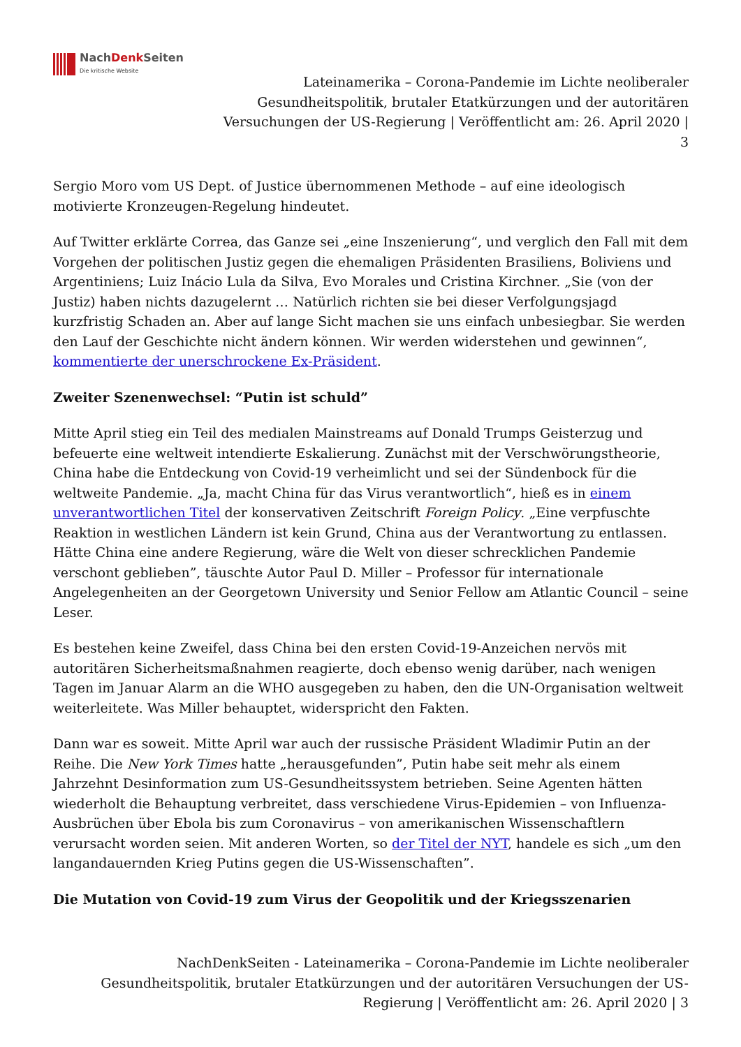NachDenk Seiten
Die kritische Website
Lateinamerika – Corona-Pandemie im Lichte neoliberaler
Gesundheitspolitik, brutaler Etatkürzungen und der autoritären
Versuchungen der US-Regierung | Veröffentlicht am: 26. April 2020 |
3
Sergio Moro vom US Dept. of Justice übernommenen Methode – auf eine ideologisch motivierte Kronzeugen-Regelung hindeutet.
Auf Twitter erklärte Correa, das Ganze sei „eine Inszenierung“, und verglich den Fall mit dem Vorgehen der politischen Justiz gegen die ehemaligen Präsidenten Brasiliens, Boliviens und Argentiniens; Luiz Inácio Lula da Silva, Evo Morales und Cristina Kirchner. „Sie (von der Justiz) haben nichts dazugelernt … Natürlich richten sie bei dieser Verfolgungsjagd kurzfristig Schaden an. Aber auf lange Sicht machen sie uns einfach unbesiegbar. Sie werden den Lauf der Geschichte nicht ändern können. Wir werden widerstehen und gewinnen“, kommentierte der unerschrockene Ex-Präsident.
Zweiter Szenenwechsel: “Putin ist schuld”
Mitte April stieg ein Teil des medialen Mainstreams auf Donald Trumps Geisterzug und befeuerte eine weltweit intendierte Eskalierung. Zunächst mit der Verschwörungstheorie, China habe die Entdeckung von Covid-19 verheimlicht und sei der Sündenbock für die weltweite Pandemie. „Ja, macht China für das Virus verantwortlich“, hieß es in einem unverantwortlichen Titel der konservativen Zeitschrift Foreign Policy. „Eine verpfuschte Reaktion in westlichen Ländern ist kein Grund, China aus der Verantwortung zu entlassen. Hätte China eine andere Regierung, wäre die Welt von dieser schrecklichen Pandemie verschont geblieben”, täuschte Autor Paul D. Miller – Professor für internationale Angelegenheiten an der Georgetown University und Senior Fellow am Atlantic Council – seine Leser.
Es bestehen keine Zweifel, dass China bei den ersten Covid-19-Anzeichen nervös mit autoritären Sicherheitsmaßnahmen reagierte, doch ebenso wenig darüber, nach wenigen Tagen im Januar Alarm an die WHO ausgegeben zu haben, den die UN-Organisation weltweit weiterleitete. Was Miller behauptet, widerspricht den Fakten.
Dann war es soweit. Mitte April war auch der russische Präsident Wladimir Putin an der Reihe. Die New York Times hatte „herausgefunden”, Putin habe seit mehr als einem Jahrzehnt Desinformation zum US-Gesundheitssystem betrieben. Seine Agenten hätten wiederholt die Behauptung verbreitet, dass verschiedene Virus-Epidemien – von Influenza-Ausbrüchen über Ebola bis zum Coronavirus – von amerikanischen Wissenschaftlern verursacht worden seien. Mit anderen Worten, so der Titel der NYT, handele es sich „um den langandauernden Krieg Putins gegen die US-Wissenschaften”.
Die Mutation von Covid-19 zum Virus der Geopolitik und der Kriegsszenarien
NachDenkSeiten - Lateinamerika – Corona-Pandemie im Lichte neoliberaler
Gesundheitspolitik, brutaler Etatkürzungen und der autoritären Versuchungen der US-
Regierung | Veröffentlicht am: 26. April 2020 | 3